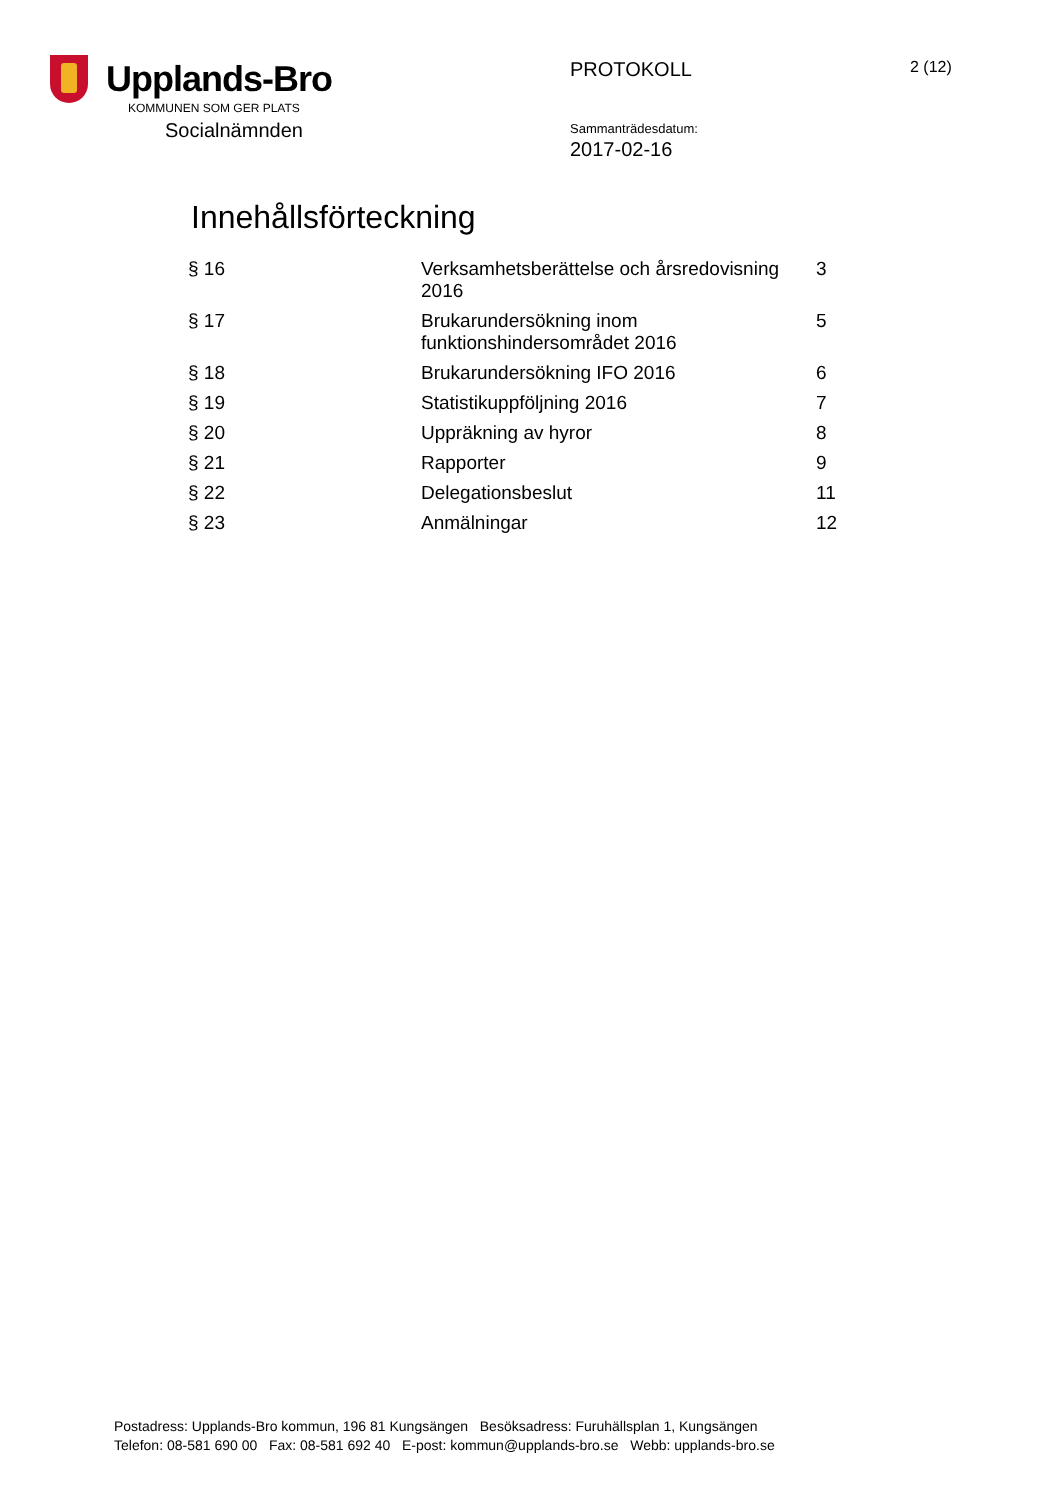Upplands-Bro
KOMMUNEN SOM GER PLATS
Socialnämnden
PROTOKOLL
Sammanträdesdatum:
2017-02-16
2 (12)
Innehållsförteckning
| § 16 | Verksamhetsberättelse och årsredovisning 2016 | 3 |
| § 17 | Brukarundersökning inom funktionshindersområdet 2016 | 5 |
| § 18 | Brukarundersökning IFO 2016 | 6 |
| § 19 | Statistikuppföljning 2016 | 7 |
| § 20 | Uppräkning av hyror | 8 |
| § 21 | Rapporter | 9 |
| § 22 | Delegationsbeslut | 11 |
| § 23 | Anmälningar | 12 |
Postadress: Upplands-Bro kommun, 196 81 Kungsängen Besöksadress: Furuhällsplan 1, Kungsängen
Telefon: 08-581 690 00 Fax: 08-581 692 40 E-post: kommun@upplands-bro.se Webb: upplands-bro.se